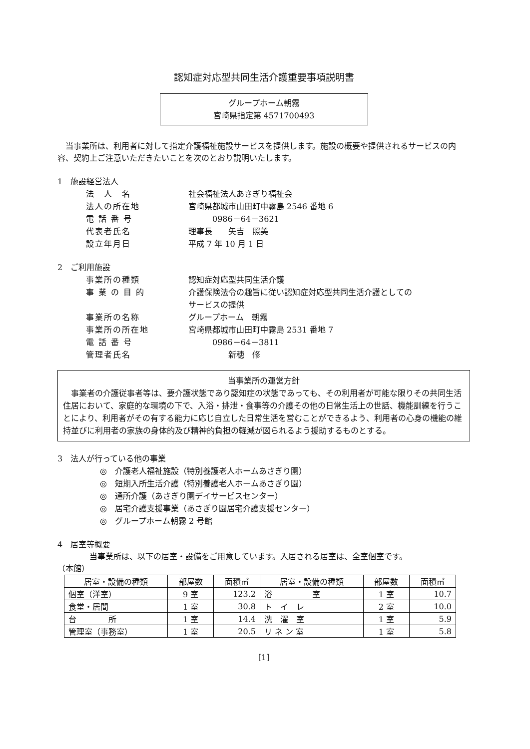認知症対応型共同生活介護重要事項説明書
グループホーム朝霧
宮崎県指定第 4571700493
　当事業所は、利用者に対して指定介護福祉施設サービスを提供します。施設の概要や提供されるサービスの内容、契約上ご注意いただきたいことを次のとおり説明いたします。
1　施設経営法人
法　人　名 社会福祉法人あさぎり福祉会
法人の所在地 宮崎県都城市山田町中霧島 2546 番地 6
電 話 番 号　　　0986－64－3621
代表者氏名 理事長　　矢吉　照美
設立年月日 平成 7 年 10 月 1 日
2　ご利用施設
事業所の種類 認知症対応型共同生活介護
事 業 の 目 的 介護保険法令の趣旨に従い認知症対応型共同生活介護としての
サービスの提供
事業所の名称 グループホーム　朝霧
事業所の所在地 宮崎県都城市山田町中霧島 2531 番地 7
電 話 番 号　　　0986－64－3811
管理者氏名　　　　　新穂　修
当事業所の運営方針
　事業者の介護従事者等は、要介護状態であり認知症の状態であっても、その利用者が可能な限りその共同生活住居において、家庭的な環境の下で、入浴・排泄・食事等の介護その他の日常生活上の世話、機能訓練を行うことにより、利用者がその有する能力に応じ自立した日常生活を営むことができるよう、利用者の心身の機能の維持並びに利用者の家族の身体的及び精神的負担の軽減が図られるよう援助するものとする。
3　法人が行っている他の事業
◎　介護老人福祉施設（特別養護老人ホームあさぎり園）
◎　短期入所生活介護（特別養護老人ホームあさぎり園）
◎　通所介護（あさぎり園デイサービスセンター）
◎　居宅介護支援事業（あさぎり園居宅介護支援センター）
◎　グループホーム朝霧 2 号館
4　居室等概要
　　　　当事業所は、以下の居室・設備をご用意しています。入居される居室は、全室個室です。
（本館）
| 居室・設備の種類 | 部屋数 | 面積㎡ | 居室・設備の種類 | 部屋数 | 面積㎡ |
| --- | --- | --- | --- | --- | --- |
| 個室（洋室） | 9 室 | 123.2 | 浴 室 | 1 室 | 10.7 |
| 食堂・居間 | 1 室 | 30.8 | ト イ レ | 2 室 | 10.0 |
| 台 所 | 1 室 | 14.4 | 洗 濯 室 | 1 室 | 5.9 |
| 管理室（事務室） | 1 室 | 20.5 | リ ネ ン 室 | 1 室 | 5.8 |
[1]